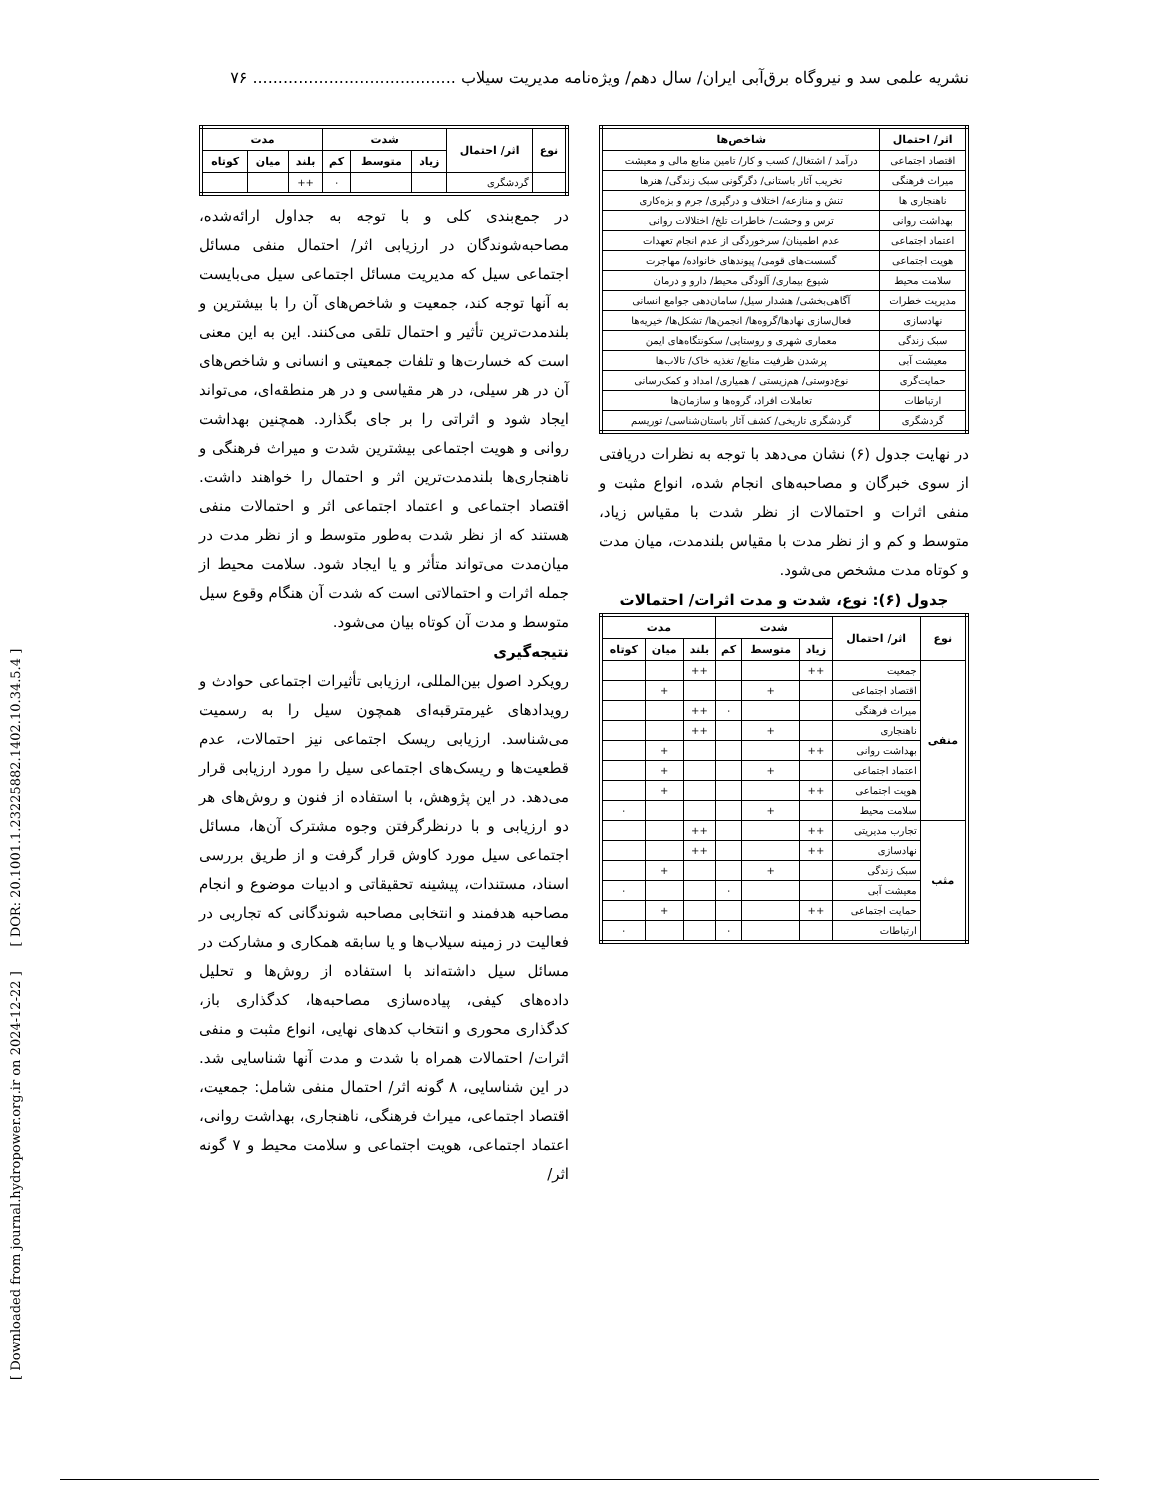نشریه علمی سد و نیروگاه برق‌آبی ایران/ سال دهم/ ویژه‌نامه مدیریت سیلاب ........................................ ۷۶
[ Downloaded from journal.hydropower.org.ir on 2024-12-22 ] [ DOR: 20.1001.1.23225882.1402.10.34.5.4 ]
| اثر/ احتمال | شاخص‌ها |
| --- | --- |
| اقتصاد اجتماعی | درآمد / اشتغال/ کسب و کار/ تامین منابع مالی و معیشت |
| میراث فرهنگی | تخریب آثار باستانی/ دگرگونی سبک زندگی/ هنرها |
| ناهنجاری ها | تنش و منازعه/ اختلاف و درگیری/ جرم و بزه‌کاری |
| بهداشت روانی | ترس و وحشت/ خاطرات تلخ/ اختلالات روانی |
| اعتماد اجتماعی | عدم اطمینان/ سرخوردگی از عدم انجام تعهدات |
| هویت اجتماعی | گسست‌های قومی/ پیوندهای خانواده/ مهاجرت |
| سلامت محیط | شیوع بیماری/ آلودگی محیط/ دارو و درمان |
| مدیریت خطرات | آگاهی‌بخشی/ هشدار سیل/ سامان‌دهی جوامع انسانی |
| نهادسازی | فعال‌سازی نهادها/گروه‌ها/ انجمن‌ها/ تشکل‌ها/ خیریه‌ها |
| سبک زندگی | معماری شهری و روستایی/ سکونتگاه‌های ایمن |
| معیشت آبی | پرشدن ظرفیت منابع/ تغذیه خاک/ تالاب‌ها |
| حمایت‌گری | نوع‌دوستی/ هم‌زیستی / همیاری/ امداد و کمک‌رسانی |
| ارتباطات | تعاملات افراد، گروه‌ها و سازمان‌ها |
| گردشگری | گردشگری تاریخی/ کشف آثار باستان‌شناسی/ توریسم |
در نهایت جدول (۶) نشان می‌دهد با توجه به نظرات دریافتی از سوی خبرگان و مصاحبه‌های انجام شده، انواع مثبت و منفی اثرات و احتمالات از نظر شدت با مقیاس زیاد، متوسط و کم و از نظر مدت با مقیاس بلندمدت، میان مدت و کوتاه مدت مشخص می‌شود.
جدول (۶): نوع، شدت و مدت اثرات/ احتمالات
| نوع | اثر/ احتمال | شدت | | | مدت | | |
| --- | --- | --- | --- | --- | --- | --- | --- |
| | | زیاد | متوسط | کم | بلند | میان | کوتاه |
| منفی | جمعیت | ++ | | | ++ | | |
| | اقتصاد اجتماعی | | + | | | + | |
| | میراث فرهنگی | | | ٠ | ++ | | |
| | ناهنجاری | | + | | ++ | | |
| | بهداشت روانی | ++ | | | | + | |
| | اعتماد اجتماعی | | + | | | + | |
| | هویت اجتماعی | ++ | | | | + | |
| | سلامت محیط | | + | | | | ٠ |
| مثب | تجارب مدیریتی | ++ | | | ++ | | |
| | نهادسازی | ++ | | | ++ | | |
| | سبک زندگی | | + | | | + | |
| | معیشت آبی | | | ٠ | | | ٠ |
| | حمایت اجتماعی | ++ | | | | + | |
| | ارتباطات | | | ٠ | | | ٠ |
| نوع | اثر/ احتمال | شدت | | | مدت | | |
| --- | --- | --- | --- | --- | --- | --- | --- |
| | | زیاد | متوسط | کم | بلند | میان | کوتاه |
| | گردشگری | | | ٠ | ++ | | |
در جمع‌بندی کلی و با توجه به جداول ارائه‌شده، مصاحبه‌شوندگان در ارزیابی اثر/ احتمال منفی مسائل اجتماعی سیل که مدیریت مسائل اجتماعی سیل می‌بایست به آنها توجه کند، جمعیت و شاخص‌های آن را با بیشترین و بلندمدت‌ترین تأثیر و احتمال تلقی می‌کنند. این به این معنی است که خسارت‌ها و تلفات جمعیتی و انسانی و شاخص‌های آن در هر سیلی، در هر مقیاسی و در هر منطقه‌ای، می‌تواند ایجاد شود و اثراتی را بر جای بگذارد. همچنین بهداشت روانی و هویت اجتماعی بیشترین شدت و میراث فرهنگی و ناهنجاری‌ها بلندمدت‌ترین اثر و احتمال را خواهند داشت. اقتصاد اجتماعی و اعتماد اجتماعی اثر و احتمالات منفی هستند که از نظر شدت به‌طور متوسط و از نظر مدت در میان‌مدت می‌تواند متأثر و یا ایجاد شود. سلامت محیط از جمله اثرات و احتمالاتی است که شدت آن هنگام وقوع سیل متوسط و مدت آن کوتاه بیان می‌شود.
نتیجه‌گیری
رویکرد اصول بین‌المللی، ارزیابی تأثیرات اجتماعی حوادث و رویدادهای غیرمترقبه‌ای همچون سیل را به رسمیت می‌شناسد. ارزیابی ریسک اجتماعی نیز احتمالات، عدم قطعیت‌ها و ریسک‌های اجتماعی سیل را مورد ارزیابی قرار می‌دهد. در این پژوهش، با استفاده از فنون و روش‌های هر دو ارزیابی و با درنظرگرفتن وجوه مشترک آن‌ها، مسائل اجتماعی سیل مورد کاوش قرار گرفت و از طریق بررسی اسناد، مستندات، پیشینه تحقیقاتی و ادبیات موضوع و انجام مصاحبه هدفمند و انتخابی مصاحبه شوندگانی که تجاربی در فعالیت در زمینه سیلاب‌ها و یا سابقه همکاری و مشارکت در مسائل سیل داشته‌اند با استفاده از روش‌ها و تحلیل داده‌های کیفی، پیاده‌سازی مصاحبه‌ها، کدگذاری باز، کدگذاری محوری و انتخاب کدهای نهایی، انواع مثبت و منفی اثرات/ احتمالات همراه با شدت و مدت آنها شناسایی شد. در این شناسایی، ۸ گونه اثر/ احتمال منفی شامل: جمعیت، اقتصاد اجتماعی، میراث فرهنگی، ناهنجاری، بهداشت روانی، اعتماد اجتماعی، هویت اجتماعی و سلامت محیط و ۷ گونه اثر/